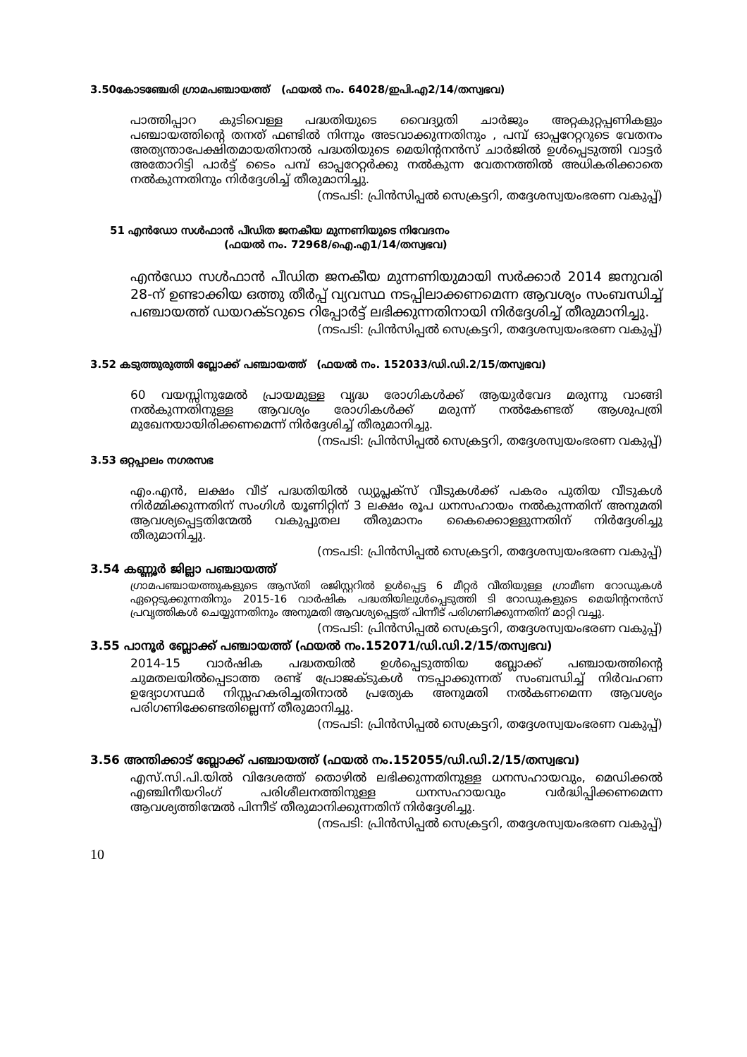3.50കോടഞ്ചേരി ഗ്രാമപഞ്ചായത്ത് (ഫയൽ നം. 64028/ഇപി.എ2/14/തസ്വഭവ)
പാത്തിപ്പാറ കുടിവെള്ള പദ്ധതിയുടെ വൈദ്യുതി ചാർജും അറ്റകുറ്റപ്പണികളും പഞ്ചായത്തിന്റെ തനത് ഫണ്ടിൽ നിന്നും അടവാക്കുന്നതിനും , പമ്പ് ഓപ്പറേറ്ററുടെ വേതനം അത്യന്താപേക്ഷിതമായതിനാൽ പദ്ധതിയുടെ മെയിന്റനൻസ് ചാർജിൽ ഉൾപ്പെടുത്തി വാട്ടർ അതോറിട്ടി പാർട്ട് ടൈം പമ്പ് ഓപ്പറേറ്റർക്കു നൽകുന്ന വേതനത്തിൽ അധികരിക്കാതെ നൽകുന്നതിനും നിർദ്ദേശിച്ച് തീരുമാനിച്ചു.
(നടപടി: പ്രിൻസിപ്പൽ സെക്രട്ടറി, തദ്ദേശസ്വയംഭരണ വകുപ്പ്)
51 എൻഡോ സൾഫാൻ പീഡിത ജനകീയ മുന്നണിയുടെ നിവേദനം
(ഫയൽ നം. 72968/ഐ.എ1/14/തസ്വഭവ)
എൻഡോ സൾഫാൻ പീഡിത ജനകീയ മുന്നണിയുമായി സർക്കാർ 2014 ജനുവരി 28-ന് ഉണ്ടാക്കിയ ഒത്തു തീർപ്പ് വ്യവസ്ഥ നടപ്പിലാക്കണമെന്ന ആവശ്യം സംബന്ധിച്ച് പഞ്ചായത്ത് ഡയറക്ടറുടെ റിപ്പോർട്ട് ലഭിക്കുന്നതിനായി നിർദ്ദേശിച്ച് തീരുമാനിച്ചു.
(നടപടി: പ്രിൻസിപ്പൽ സെക്രട്ടറി, തദ്ദേശസ്വയംഭരണ വകുപ്പ്)
3.52 കടുത്തുരുത്തി ബ്ലോക്ക് പഞ്ചായത്ത് (ഫയൽ നം. 152033/ഡി.ഡി.2/15/തസ്വഭവ)
60 വയസ്സിനുമേൽ പ്രായമുള്ള വൃദ്ധ രോഗികൾക്ക് ആയുർവേദ മരുന്നു വാങ്ങി നൽകുന്നതിനുള്ള ആവശ്യം രോഗികൾക്ക് മരുന്ന് നൽകേണ്ടത് ആശുപത്രി മുഖേനയായിരിക്കണമെന്ന് നിർദ്ദേശിച്ച് തീരുമാനിച്ചു.
(നടപടി: പ്രിൻസിപ്പൽ സെക്രട്ടറി, തദ്ദേശസ്വയംഭരണ വകുപ്പ്)
3.53 ഒറ്റപ്പാലം നഗരസഭ
എം.എൻ, ലക്ഷം വീട് പദ്ധതിയിൽ ഡ്യുപ്ലക്സ് വീടുകൾക്ക് പകരം പുതിയ വീടുകൾ നിർമ്മിക്കുന്നതിന് സംഗിൾ യൂണിറ്റിന് 3 ലക്ഷം രൂപ ധനസഹായം നൽകുന്നതിന് അനുമതി ആവശ്യപ്പെട്ടതിന്മേൽ വകുപ്പുതല തീരുമാനം കൈക്കൊള്ളുന്നതിന് നിർദ്ദേശിച്ചു തീരുമാനിച്ചു.
(നടപടി: പ്രിൻസിപ്പൽ സെക്രട്ടറി, തദ്ദേശസ്വയംഭരണ വകുപ്പ്)
3.54 കണ്ണൂർ ജില്ലാ പഞ്ചായത്ത്
ഗ്രാമപഞ്ചായത്തുകളുടെ ആസ്തി രജിസ്റ്ററിൽ ഉൾപ്പെട്ട 6 മീറ്റർ വീതിയുള്ള ഗ്രാമീണ റോഡുകൾ ഏറ്റെടുക്കുന്നതിനും 2015-16 വാർഷിക പദ്ധതിയിലുൾപ്പെടുത്തി ടി റോഡുകളുടെ മെയിന്റനൻസ് പ്രവൃത്തികൾ ചെയ്യുന്നതിനും അനുമതി ആവശ്യപ്പെട്ടത് പിന്നീട് പരിഗണിക്കുന്നതിന് മാറ്റി വച്ചു.
(നടപടി: പ്രിൻസിപ്പൽ സെക്രട്ടറി, തദ്ദേശസ്വയംഭരണ വകുപ്പ്)
3.55 പാനൂർ ബ്ലോക്ക് പഞ്ചായത്ത് (ഫയൽ നം.152071/ഡി.ഡി.2/15/തസ്വഭവ)
2014-15 വാർഷിക പദ്ധതയിൽ ഉൾപ്പെടുത്തിയ ബ്ലോക്ക് പഞ്ചായത്തിന്റെ ചുമതലയിൽപ്പെടാത്ത രണ്ട് പ്രോജക്ടുകൾ നടപ്പാക്കുന്നത് സംബന്ധിച്ച് നിർവഹണ ഉദ്യോഗസ്ഥർ നിസ്സഹകരിച്ചതിനാൽ പ്രത്യേക അനുമതി നൽകണമെന്ന ആവശ്യം പരിഗണിക്കേണ്ടതില്ലെന്ന് തീരുമാനിച്ചു.
(നടപടി: പ്രിൻസിപ്പൽ സെക്രട്ടറി, തദ്ദേശസ്വയംഭരണ വകുപ്പ്)
3.56 അന്തിക്കാട് ബ്ലോക്ക് പഞ്ചായത്ത് (ഫയൽ നം.152055/ഡി.ഡി.2/15/തസ്വഭവ)
എസ്.സി.പി.യിൽ വിദേശത്ത് തൊഴിൽ ലഭിക്കുന്നതിനുള്ള ധനസഹായവും, മെഡിക്കൽ എഞ്ചിനീയറിംഗ് പരിശീലനത്തിനുള്ള ധനസഹായവും വർദ്ധിപ്പിക്കണമെന്ന ആവശ്യത്തിന്മേൽ പിന്നീട് തീരുമാനിക്കുന്നതിന് നിർദ്ദേശിച്ചു.
(നടപടി: പ്രിൻസിപ്പൽ സെക്രട്ടറി, തദ്ദേശസ്വയംഭരണ വകുപ്പ്)
10